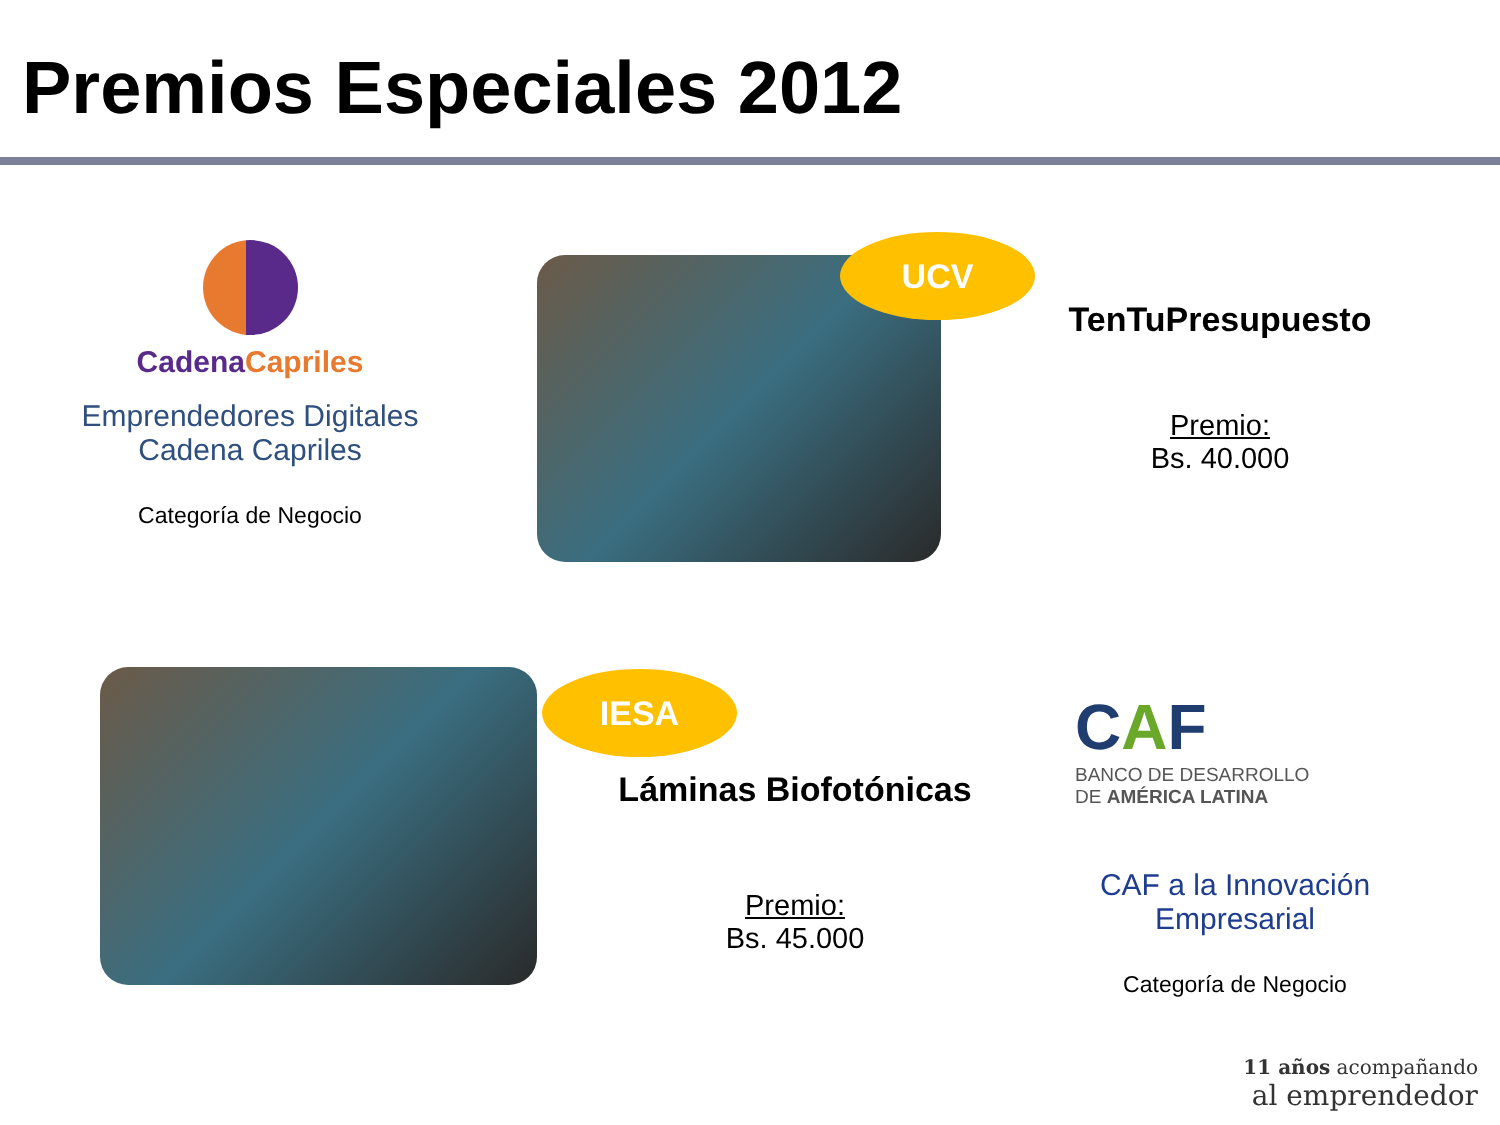Premios Especiales 2012
Cadena Capriles
Emprendedores Digitales
Cadena Capriles
Categoría de Negocio
UCV
TenTuPresupuesto
Premio:
Bs. 40.000
IESA
Láminas Biofotónicas
Premio:
Bs. 45.000
CAF BANCO DE DESARROLLO
DE AMÉRICA LATINA
CAF a la Innovación
Empresarial
Categoría de Negocio
11 años acompañando
al emprendedor